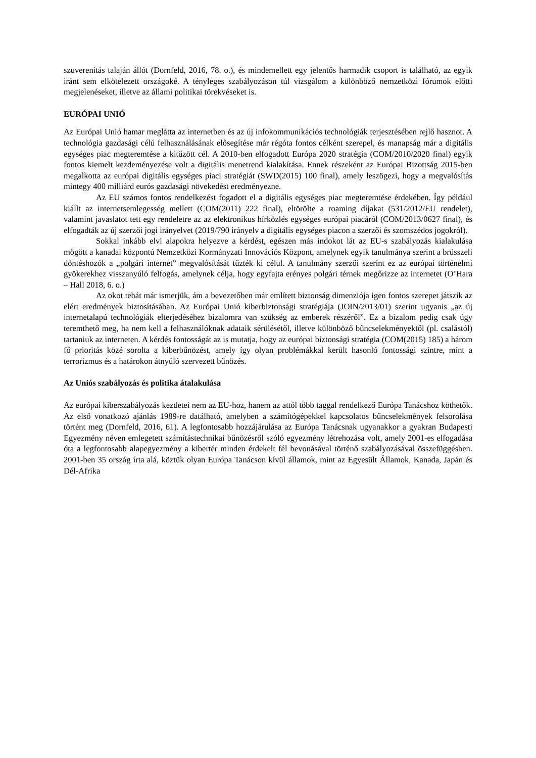szuverenitás talaján állót (Dornfeld, 2016, 78. o.), és mindemellett egy jelentős harmadik csoport is található, az egyik iránt sem elkötelezett országoké. A tényleges szabályozáson túl vizsgálom a különböző nemzetközi fórumok előtti megjelenéseket, illetve az állami politikai törekvéseket is.
EURÓPAI UNIÓ
Az Európai Unió hamar meglátta az internetben és az új infokommunikációs technológiák terjesztésében rejlő hasznot. A technológia gazdasági célú felhasználásának elősegítése már régóta fontos célként szerepel, és manapság már a digitális egységes piac megteremtése a kitűzött cél. A 2010-ben elfogadott Európa 2020 stratégia (COM/2010/2020 final) egyik fontos kiemelt kezdeményezése volt a digitális menetrend kialakítása. Ennek részeként az Európai Bizottság 2015-ben megalkotta az európai digitális egységes piaci stratégiát (SWD(2015) 100 final), amely leszögezi, hogy a megvalósítás mintegy 400 milliárd eurós gazdasági növekedést eredményezne.
Az EU számos fontos rendelkezést fogadott el a digitális egységes piac megteremtése érdekében. Így például kiállt az internetsemlegesség mellett (COM(2011) 222 final), eltörölte a roaming díjakat (531/2012/EU rendelet), valamint javaslatot tett egy rendeletre az az elektronikus hírközlés egységes európai piacáról (COM/2013/0627 final), és elfogadták az új szerzői jogi irányelvet (2019/790 irányelv a digitális egységes piacon a szerzői és szomszédos jogokról).
Sokkal inkább elvi alapokra helyezve a kérdést, egészen más indokot lát az EU-s szabályozás kialakulása mögött a kanadai központú Nemzetközi Kormányzati Innovációs Központ, amelynek egyik tanulmánya szerint a brüsszeli döntéshozók a „polgári internet” megvalósítását tűzték ki célul. A tanulmány szerzői szerint ez az európai történelmi gyökerekhez visszanyúló felfogás, amelynek célja, hogy egyfajta erényes polgári térnek megőrizze az internetet (O’Hara – Hall 2018, 6. o.)
Az okot tehát már ismerjük, ám a bevezetőben már említett biztonság dimenziója igen fontos szerepet játszik az elért eredmények biztosításában. Az Európai Unió kiberbiztonsági stratégiája (JOIN/2013/01) szerint ugyanis „az új internetalapú technológiák elterjedéséhez bizalomra van szükség az emberek részéről”. Ez a bizalom pedig csak úgy teremthető meg, ha nem kell a felhasználóknak adataik sérülésétől, illetve különböző bűncselekményektől (pl. csalástól) tartaniuk az interneten. A kérdés fontosságát az is mutatja, hogy az európai biztonsági stratégia (COM(2015) 185) a három fő prioritás közé sorolta a kiberbűnözést, amely így olyan problémákkal került hasonló fontossági szintre, mint a terrorizmus és a határokon átnyúló szervezett bűnözés.
Az Uniós szabályozás és politika átalakulása
Az európai kiberszabályozás kezdetei nem az EU-hoz, hanem az attól több taggal rendelkező Európa Tanácshoz köthetők. Az első vonatkozó ajánlás 1989-re datálható, amelyben a számítógépekkel kapcsolatos bűncselekmények felsorolása történt meg (Dornfeld, 2016, 61). A legfontosabb hozzájárulása az Európa Tanácsnak ugyanakkor a gyakran Budapesti Egyezmény néven emlegetett számítástechnikai bűnözésről szóló egyezmény létrehozása volt, amely 2001-es elfogadása óta a legfontosabb alapegyezmény a kibertér minden érdekelt fél bevonásával történő szabályozásával összefüggésben. 2001-ben 35 ország írta alá, köztük olyan Európa Tanácson kívül államok, mint az Egyesült Államok, Kanada, Japán és Dél-Afrika